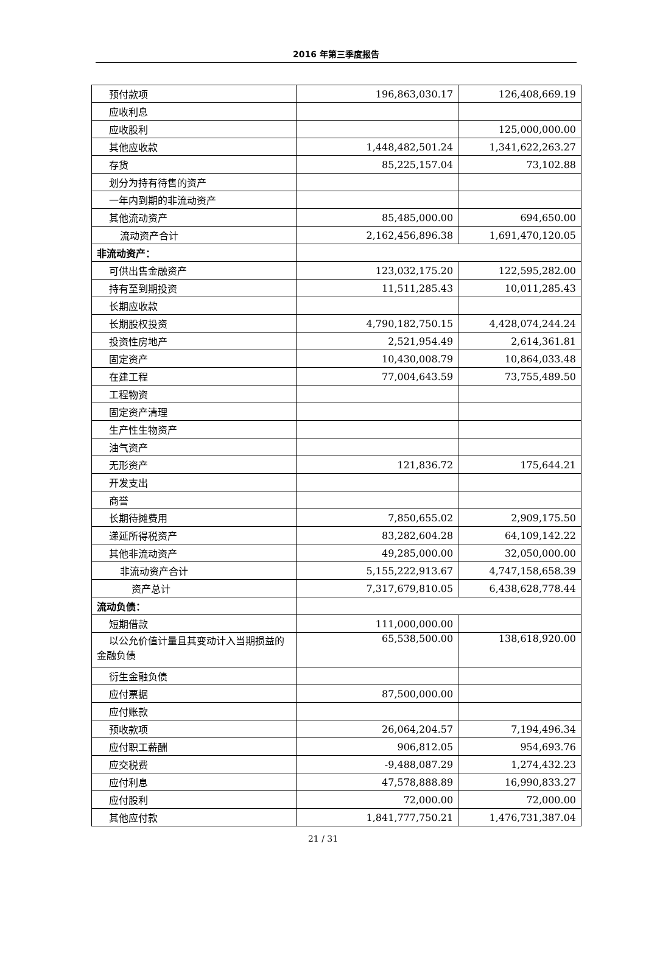2016 年第三季度报告
| 预付款项 | 196,863,030.17 | 126,408,669.19 |
| 应收利息 | | |
| 应收股利 | | 125,000,000.00 |
| 其他应收款 | 1,448,482,501.24 | 1,341,622,263.27 |
| 存货 | 85,225,157.04 | 73,102.88 |
| 划分为持有待售的资产 | | |
| 一年内到期的非流动资产 | | |
| 其他流动资产 | 85,485,000.00 | 694,650.00 |
| 流动资产合计 | 2,162,456,896.38 | 1,691,470,120.05 |
| 非流动资产： | | |
| 可供出售金融资产 | 123,032,175.20 | 122,595,282.00 |
| 持有至到期投资 | 11,511,285.43 | 10,011,285.43 |
| 长期应收款 | | |
| 长期股权投资 | 4,790,182,750.15 | 4,428,074,244.24 |
| 投资性房地产 | 2,521,954.49 | 2,614,361.81 |
| 固定资产 | 10,430,008.79 | 10,864,033.48 |
| 在建工程 | 77,004,643.59 | 73,755,489.50 |
| 工程物资 | | |
| 固定资产清理 | | |
| 生产性生物资产 | | |
| 油气资产 | | |
| 无形资产 | 121,836.72 | 175,644.21 |
| 开发支出 | | |
| 商誉 | | |
| 长期待摊费用 | 7,850,655.02 | 2,909,175.50 |
| 递延所得税资产 | 83,282,604.28 | 64,109,142.22 |
| 其他非流动资产 | 49,285,000.00 | 32,050,000.00 |
| 非流动资产合计 | 5,155,222,913.67 | 4,747,158,658.39 |
| 资产总计 | 7,317,679,810.05 | 6,438,628,778.44 |
| 流动负债： | | |
| 短期借款 | 111,000,000.00 | |
| 以公允价值计量且其变动计入当期损益的金融负债 | 65,538,500.00 | 138,618,920.00 |
| 衍生金融负债 | | |
| 应付票据 | 87,500,000.00 | |
| 应付账款 | | |
| 预收款项 | 26,064,204.57 | 7,194,496.34 |
| 应付职工薪酬 | 906,812.05 | 954,693.76 |
| 应交税费 | -9,488,087.29 | 1,274,432.23 |
| 应付利息 | 47,578,888.89 | 16,990,833.27 |
| 应付股利 | 72,000.00 | 72,000.00 |
| 其他应付款 | 1,841,777,750.21 | 1,476,731,387.04 |
21 / 31